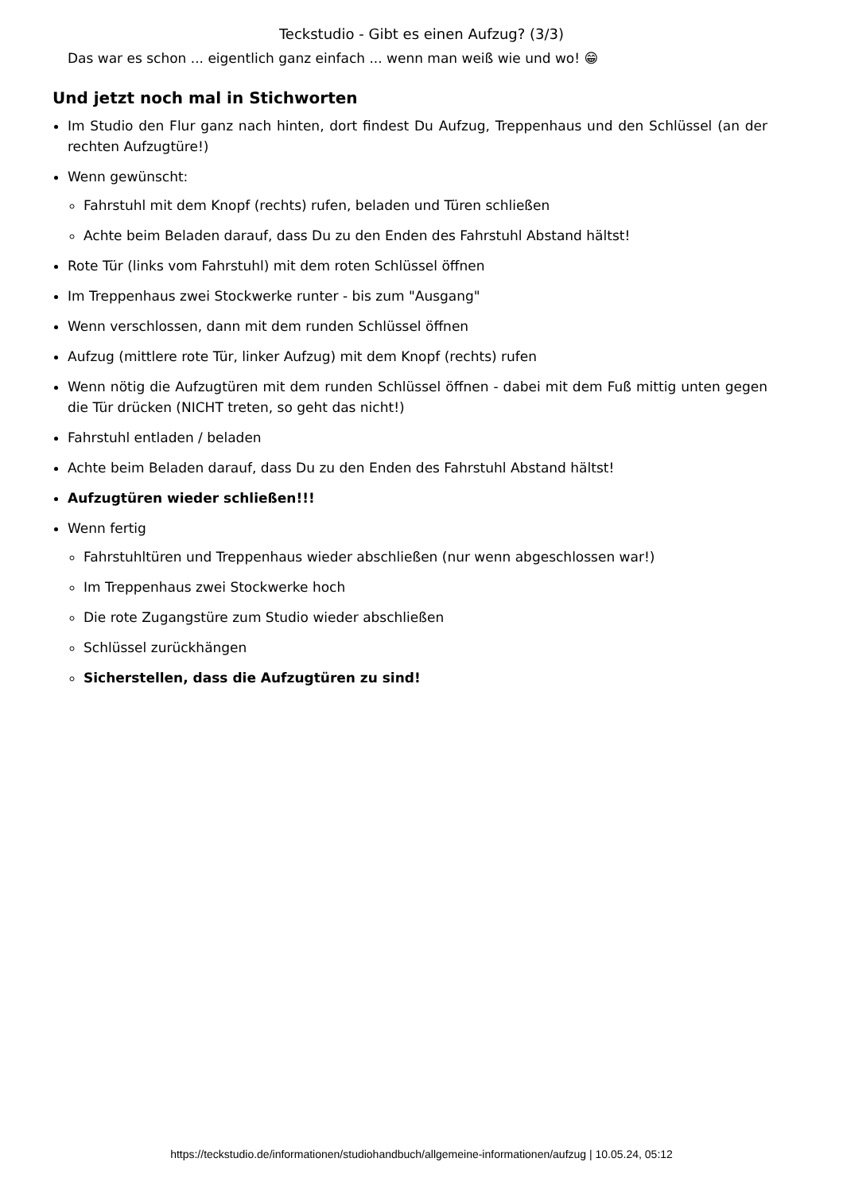Teckstudio - Gibt es einen Aufzug? (3/3)
Das war es schon ... eigentlich ganz einfach ... wenn man weiß wie und wo! 😁
Und jetzt noch mal in Stichworten
Im Studio den Flur ganz nach hinten, dort findest Du Aufzug, Treppenhaus und den Schlüssel (an der rechten Aufzugtüre!)
Wenn gewünscht:
Fahrstuhl mit dem Knopf (rechts) rufen, beladen und Türen schließen
Achte beim Beladen darauf, dass Du zu den Enden des Fahrstuhl Abstand hältst!
Rote Tür (links vom Fahrstuhl) mit dem roten Schlüssel öffnen
Im Treppenhaus zwei Stockwerke runter - bis zum "Ausgang"
Wenn verschlossen, dann mit dem runden Schlüssel öffnen
Aufzug (mittlere rote Tür, linker Aufzug) mit dem Knopf (rechts) rufen
Wenn nötig die Aufzugtüren mit dem runden Schlüssel öffnen - dabei mit dem Fuß mittig unten gegen die Tür drücken (NICHT treten, so geht das nicht!)
Fahrstuhl entladen / beladen
Achte beim Beladen darauf, dass Du zu den Enden des Fahrstuhl Abstand hältst!
Aufzugtüren wieder schließen!!!
Wenn fertig
Fahrstuhltüren und Treppenhaus wieder abschließen (nur wenn abgeschlossen war!)
Im Treppenhaus zwei Stockwerke hoch
Die rote Zugangstüre zum Studio wieder abschließen
Schlüssel zurückhängen
Sicherstellen, dass die Aufzugtüren zu sind!
https://teckstudio.de/informationen/studiohandbuch/allgemeine-informationen/aufzug | 10.05.24, 05:12